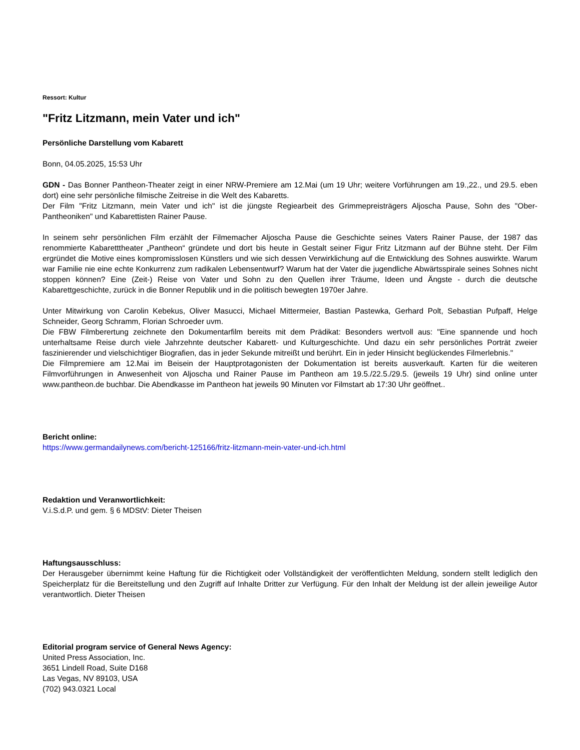Ressort: Kultur
"Fritz Litzmann, mein Vater und ich"
Persönliche Darstellung vom Kabarett
Bonn, 04.05.2025, 15:53 Uhr
GDN - Das Bonner Pantheon-Theater zeigt in einer NRW-Premiere am 12.Mai (um 19 Uhr; weitere Vorführungen am 19.,22., und 29.5. eben dort) eine sehr persönliche filmische Zeitreise in die Welt des Kabaretts.
Der Film "Fritz Litzmann, mein Vater und ich" ist die jüngste Regiearbeit des Grimmepreisträgers Aljoscha Pause, Sohn des "Ober-Pantheoniken" und Kabarettisten Rainer Pause.
In seinem sehr persönlichen Film erzählt der Filmemacher Aljoscha Pause die Geschichte seines Vaters Rainer Pause, der 1987 das renommierte Kabaretttheater „Pantheon“ gründete und dort bis heute in Gestalt seiner Figur Fritz Litzmann auf der Bühne steht. Der Film ergründet die Motive eines kompromisslosen Künstlers und wie sich dessen Verwirklichung auf die Entwicklung des Sohnes auswirkte. Warum war Familie nie eine echte Konkurrenz zum radikalen Lebensentwurf? Warum hat der Vater die jugendliche Abwärtsspirale seines Sohnes nicht stoppen können? Eine (Zeit-) Reise von Vater und Sohn zu den Quellen ihrer Träume, Ideen und Ängste - durch die deutsche Kabarettgeschichte, zurück in die Bonner Republik und in die politisch bewegten 1970er Jahre.
Unter Mitwirkung von Carolin Kebekus, Oliver Masucci, Michael Mittermeier, Bastian Pastewka, Gerhard Polt, Sebastian Pufpaff, Helge Schneider, Georg Schramm, Florian Schroeder uvm.
Die FBW Filmberertung zeichnete den Dokumentarfilm bereits mit dem Prädikat: Besonders wertvoll aus: "Eine spannende und hoch unterhaltsame Reise durch viele Jahrzehnte deutscher Kabarett- und Kulturgeschichte. Und dazu ein sehr persönliches Porträt zweier faszinierender und vielschichtiger Biografien, das in jeder Sekunde mitreißt und berührt. Ein in jeder Hinsicht beglückendes Filmerlebnis."
Die Filmpremiere am 12.Mai im Beisein der Hauptprotagonisten der Dokumentation ist bereits ausverkauft. Karten für die weiteren Filmvorführungen in Anwesenheit von Aljoscha und Rainer Pause im Pantheon am 19.5./22.5./29.5. (jeweils 19 Uhr) sind online unter www.pantheon.de buchbar. Die Abendkasse im Pantheon hat jeweils 90 Minuten vor Filmstart ab 17:30 Uhr geöffnet..
Bericht online:
https://www.germandailynews.com/bericht-125166/fritz-litzmann-mein-vater-und-ich.html
Redaktion und Veranwortlichkeit:
V.i.S.d.P. und gem. § 6 MDStV: Dieter Theisen
Haftungsausschluss:
Der Herausgeber übernimmt keine Haftung für die Richtigkeit oder Vollständigkeit der veröffentlichten Meldung, sondern stellt lediglich den Speicherplatz für die Bereitstellung und den Zugriff auf Inhalte Dritter zur Verfügung. Für den Inhalt der Meldung ist der allein jeweilige Autor verantwortlich. Dieter Theisen
Editorial program service of General News Agency:
United Press Association, Inc.
3651 Lindell Road, Suite D168
Las Vegas, NV 89103, USA
(702) 943.0321 Local